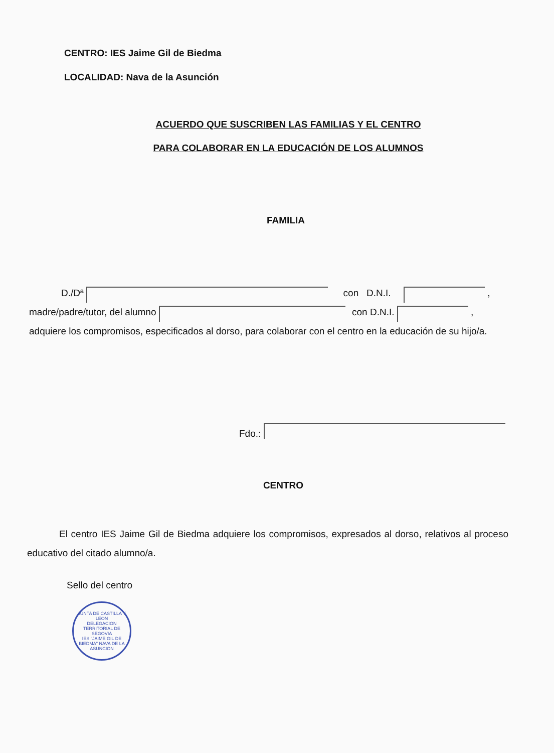CENTRO: IES Jaime Gil de Biedma
LOCALIDAD: Nava de la Asunción
ACUERDO QUE SUSCRIBEN LAS FAMILIAS Y EL CENTRO
PARA COLABORAR EN LA EDUCACIÓN DE LOS ALUMNOS
FAMILIA
D./Dª con D.N.I. ,
madre/padre/tutor, del alumno con D.N.I. ,
adquiere los compromisos, especificados al dorso, para colaborar con el centro en la educación de su hijo/a.
Fdo.:
CENTRO
El centro IES Jaime Gil de Biedma adquiere los compromisos, expresados al dorso, relativos al proceso educativo del citado alumno/a.
Sello del centro
JUNTA DE CASTILLA Y LEON
DELEGACION TERRITORIAL DE SEGOVIA
IES "JAIME GIL DE BIEDMA" NAVA DE LA ASUNCION